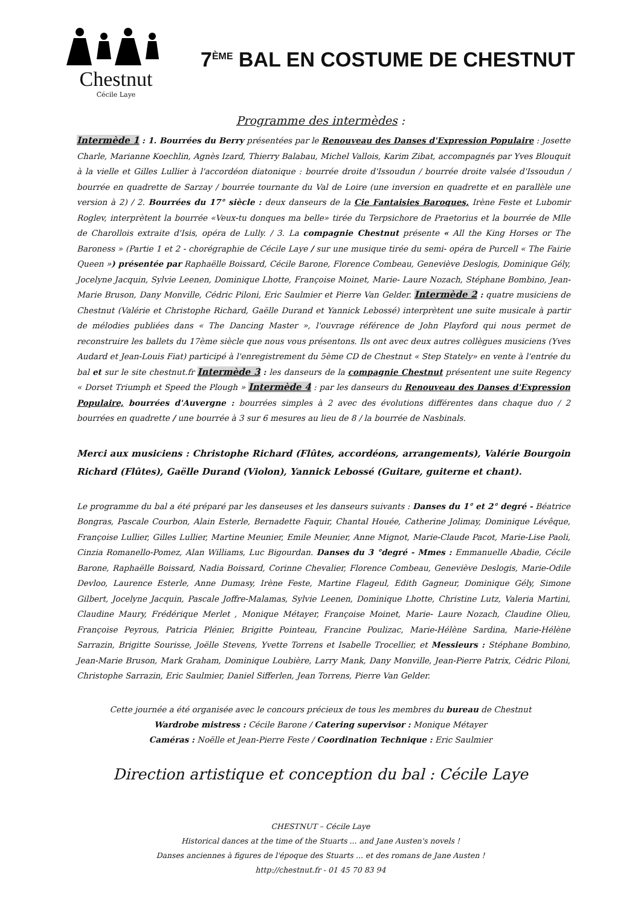Chestnut
Cécile Laye
7<sup>ÈME</sup> BAL EN COSTUME DE CHESTNUT
Programme des intermèdes :
Intermède 1 : 1. Bourrées du Berry présentées par le Renouveau des Danses d'Expression Populaire : Josette Charle, Marianne Koechlin, Agnès Izard, Thierry Balabau, Michel Vallois, Karim Zibat, accompagnés par Yves Blouquit à la vielle et Gilles Lullier à l'accordéon diatonique : bourrée droite d'Issoudun / bourrée droite valsée d'Issoudun / bourrée en quadrette de Sarzay / bourrée tournante du Val de Loire (une inversion en quadrette et en parallèle une version à 2) / 2. Bourrées du 17° siècle : deux danseurs de la Cie Fantaisies Baroques, Irène Feste et Lubomir Roglev, interprètent la bourrée «Veux-tu donques ma belle» tirée du Terpsichore de Praetorius et la bourrée de Mlle de Charollois extraite d'Isis, opéra de Lully. / 3. La compagnie Chestnut présente « All the King Horses or The Baroness » (Partie 1 et 2 - chorégraphie de Cécile Laye / sur une musique tirée du semi- opéra de Purcell « The Fairie Queen ») présentée par Raphaëlle Boissard, Cécile Barone, Florence Combeau, Geneviève Deslogis, Dominique Gély, Jocelyne Jacquin, Sylvie Leenen, Dominique Lhotte, Françoise Moinet, Marie- Laure Nozach, Stéphane Bombino, Jean-Marie Bruson, Dany Monville, Cédric Piloni, Eric Saulmier et Pierre Van Gelder. Intermède 2 : quatre musiciens de Chestnut (Valérie et Christophe Richard, Gaëlle Durand et Yannick Lebossé) interprètent une suite musicale à partir de mélodies publiées dans « The Dancing Master », l'ouvrage référence de John Playford qui nous permet de reconstruire les ballets du 17ème siècle que nous vous présentons. Ils ont avec deux autres collègues musiciens (Yves Audard et Jean-Louis Fiat) participé à l'enregistrement du 5ème CD de Chestnut « Step Stately» en vente à l'entrée du bal et sur le site chestnut.fr Intermède 3 : les danseurs de la compagnie Chestnut présentent une suite Regency « Dorset Triumph et Speed the Plough » Intermède 4 : par les danseurs du Renouveau des Danses d'Expression Populaire, bourrées d'Auvergne : bourrées simples à 2 avec des évolutions différentes dans chaque duo / 2 bourrées en quadrette / une bourrée à 3 sur 6 mesures au lieu de 8 / la bourrée de Nasbinals.
Merci aux musiciens : Christophe Richard (Flûtes, accordéons, arrangements), Valérie Bourgoin Richard (Flûtes), Gaëlle Durand (Violon), Yannick Lebossé (Guitare, guiterne et chant).
Le programme du bal a été préparé par les danseuses et les danseurs suivants : Danses du 1° et 2° degré - Béatrice Bongras, Pascale Courbon, Alain Esterle, Bernadette Faquir, Chantal Houée, Catherine Jolimay, Dominique Lévêque, Françoise Lullier, Gilles Lullier, Martine Meunier, Emile Meunier, Anne Mignot, Marie-Claude Pacot, Marie-Lise Paoli, Cinzia Romanello-Pomez, Alan Williams, Luc Bigourdan. Danses du 3 °degré - Mmes : Emmanuelle Abadie, Cécile Barone, Raphaëlle Boissard, Nadia Boissard, Corinne Chevalier, Florence Combeau, Geneviève Deslogis, Marie-Odile Devloo, Laurence Esterle, Anne Dumasy, Irène Feste, Martine Flageul, Edith Gagneur, Dominique Gély, Simone Gilbert, Jocelyne Jacquin, Pascale Joffre-Malamas, Sylvie Leenen, Dominique Lhotte, Christine Lutz, Valeria Martini, Claudine Maury, Frédérique Merlet , Monique Métayer, Françoise Moinet, Marie- Laure Nozach, Claudine Olieu, Françoise Peyrous, Patricia Plénier, Brigitte Pointeau, Francine Poulizac, Marie-Hélène Sardina, Marie-Hélène Sarrazin, Brigitte Sourisse, Joëlle Stevens, Yvette Torrens et Isabelle Trocellier, et Messieurs : Stéphane Bombino, Jean-Marie Bruson, Mark Graham, Dominique Loubière, Larry Mank, Dany Monville, Jean-Pierre Patrix, Cédric Piloni, Christophe Sarrazin, Eric Saulmier, Daniel Sifferlen, Jean Torrens, Pierre Van Gelder.
Cette journée a été organisée avec le concours précieux de tous les membres du bureau de Chestnut
Wardrobe mistress : Cécile Barone / Catering supervisor : Monique Métayer
Caméras : Noëlle et Jean-Pierre Feste / Coordination Technique : Eric Saulmier
Direction artistique et conception du bal : Cécile Laye
CHESTNUT – Cécile Laye
Historical dances at the time of the Stuarts ... and Jane Austen's novels !
Danses anciennes à figures de l'époque des Stuarts ... et des romans de Jane Austen !
http://chestnut.fr - 01 45 70 83 94